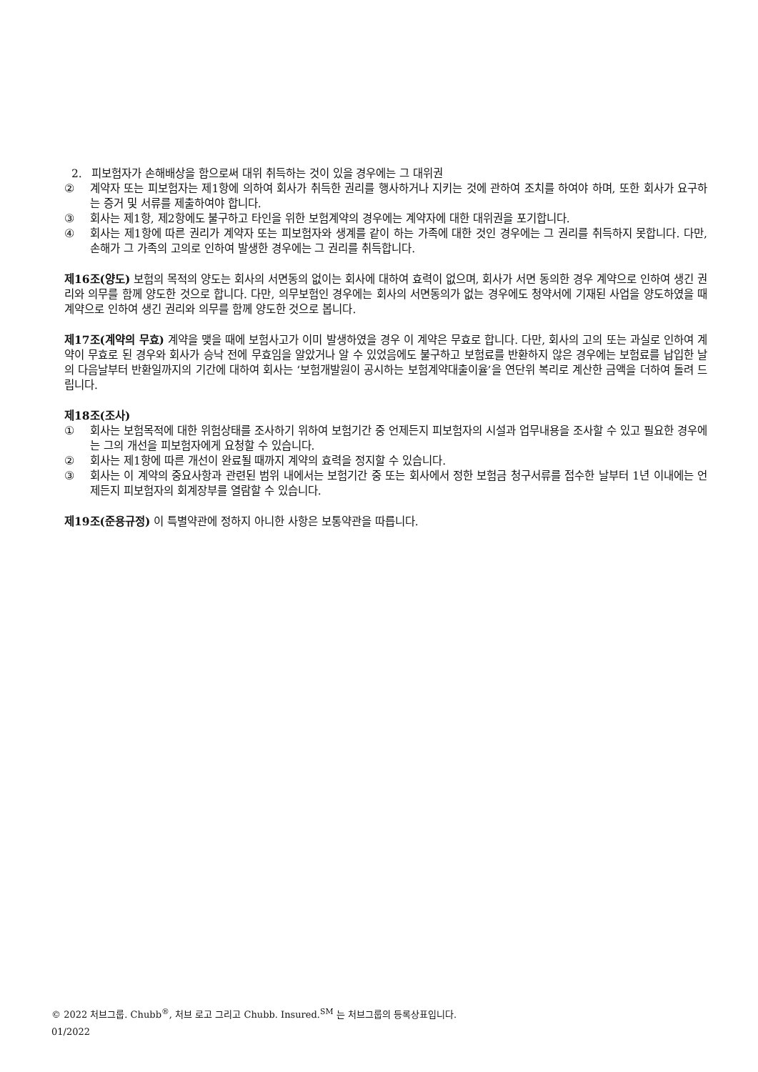2. 피보험자가 손해배상을 함으로써 대위 취득하는 것이 있을 경우에는 그 대위권
② 계약자 또는 피보험자는 제1항에 의하여 회사가 취득한 권리를 행사하거나 지키는 것에 관하여 조치를 하여야 하며, 또한 회사가 요구하는 증거 및 서류를 제출하여야 합니다.
③ 회사는 제1항, 제2항에도 불구하고 타인을 위한 보험계약의 경우에는 계약자에 대한 대위권을 포기합니다.
④ 회사는 제1항에 따른 권리가 계약자 또는 피보험자와 생계를 같이 하는 가족에 대한 것인 경우에는 그 권리를 취득하지 못합니다. 다만, 손해가 그 가족의 고의로 인하여 발생한 경우에는 그 권리를 취득합니다.
제16조(양도) 보험의 목적의 양도는 회사의 서면동의 없이는 회사에 대하여 효력이 없으며, 회사가 서면 동의한 경우 계약으로 인하여 생긴 권리와 의무를 함께 양도한 것으로 합니다. 다만, 의무보험인 경우에는 회사의 서면동의가 없는 경우에도 청약서에 기재된 사업을 양도하였을 때 계약으로 인하여 생긴 권리와 의무를 함께 양도한 것으로 봅니다.
제17조(계약의 무효) 계약을 맺을 때에 보험사고가 이미 발생하였을 경우 이 계약은 무효로 합니다. 다만, 회사의 고의 또는 과실로 인하여 계약이 무효로 된 경우와 회사가 승낙 전에 무효임을 알았거나 알 수 있었음에도 불구하고 보험료를 반환하지 않은 경우에는 보험료를 납입한 날의 다음날부터 반환일까지의 기간에 대하여 회사는 ‘보험개발원이 공시하는 보험계약대출이율’을 연단위 복리로 계산한 금액을 더하여 돌려 드립니다.
제18조(조사)
① 회사는 보험목적에 대한 위험상태를 조사하기 위하여 보험기간 중 언제든지 피보험자의 시설과 업무내용을 조사할 수 있고 필요한 경우에는 그의 개선을 피보험자에게 요청할 수 있습니다.
② 회사는 제1항에 따른 개선이 완료될 때까지 계약의 효력을 정지할 수 있습니다.
③ 회사는 이 계약의 중요사항과 관련된 범위 내에서는 보험기간 중 또는 회사에서 정한 보험금 청구서류를 접수한 날부터 1년 이내에는 언제든지 피보험자의 회계장부를 열람할 수 있습니다.
제19조(준용규정) 이 특별약관에 정하지 아니한 사항은 보통약관을 따릅니다.
© 2022 처브그룹. Chubb<sup>®</sup>, 처브 로고 그리고 Chubb. Insured.<sup>SM</sup> 는 처브그룹의 등록상표입니다.
01/2022